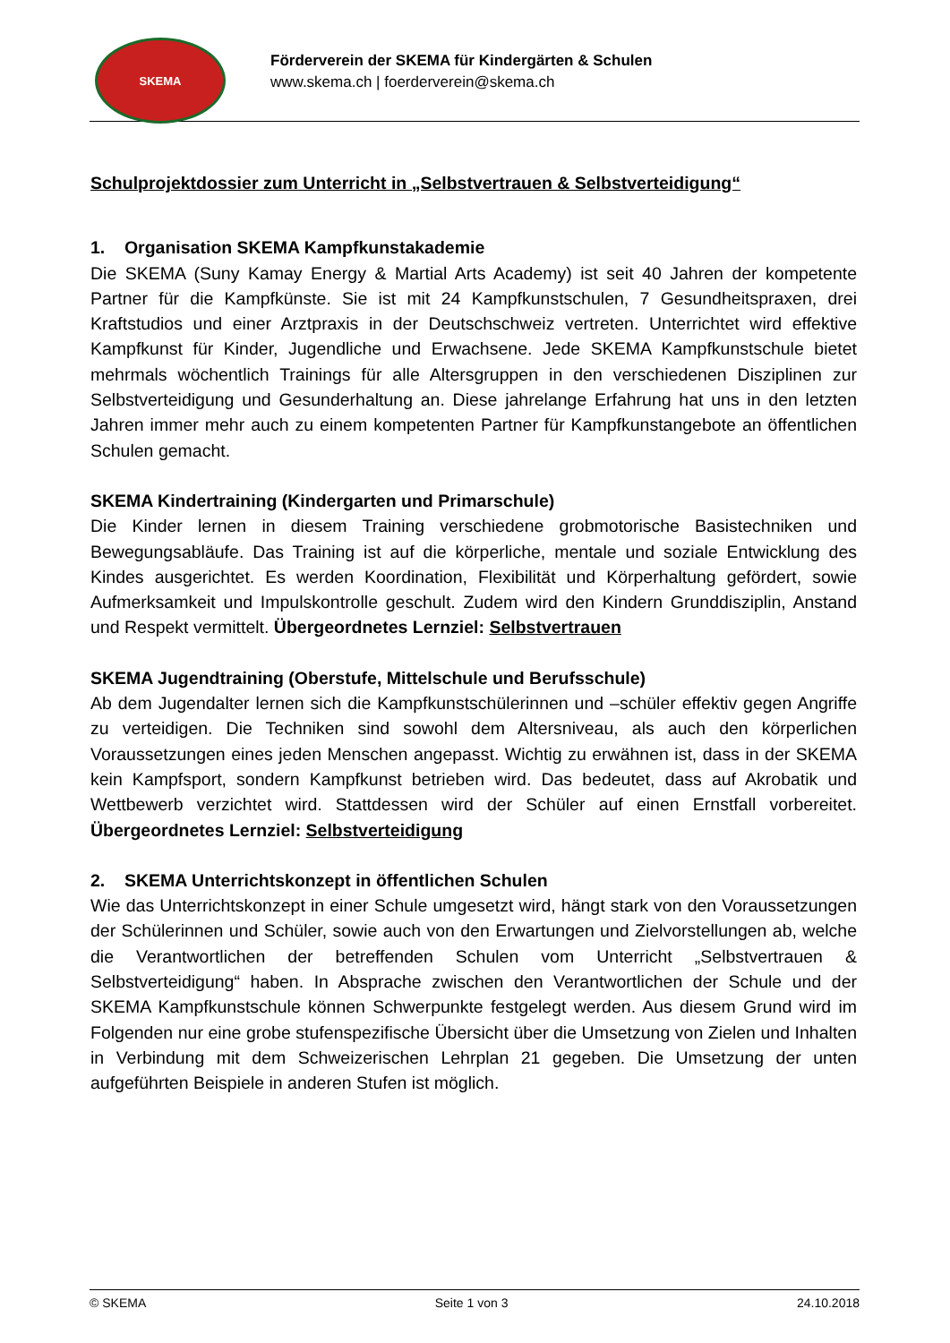SKEMA
Förderverein der SKEMA für Kindergärten & Schulen
www.skema.ch | foerderverein@skema.ch
Schulprojektdossier zum Unterricht in „Selbstvertrauen & Selbstverteidigung“
1. Organisation SKEMA Kampfkunstakademie
Die SKEMA (Suny Kamay Energy & Martial Arts Academy) ist seit 40 Jahren der kompetente Partner für die Kampfkünste. Sie ist mit 24 Kampfkunstschulen, 7 Gesundheitspraxen, drei Kraftstudios und einer Arztpraxis in der Deutschschweiz vertreten. Unterrichtet wird effektive Kampfkunst für Kinder, Jugendliche und Erwachsene. Jede SKEMA Kampfkunstschule bietet mehrmals wöchentlich Trainings für alle Altersgruppen in den verschiedenen Disziplinen zur Selbstverteidigung und Gesunderhaltung an. Diese jahrelange Erfahrung hat uns in den letzten Jahren immer mehr auch zu einem kompetenten Partner für Kampfkunstangebote an öffentlichen Schulen gemacht.
SKEMA Kindertraining (Kindergarten und Primarschule)
Die Kinder lernen in diesem Training verschiedene grobmotorische Basistechniken und Bewegungsabläufe. Das Training ist auf die körperliche, mentale und soziale Entwicklung des Kindes ausgerichtet. Es werden Koordination, Flexibilität und Körperhaltung gefördert, sowie Aufmerksamkeit und Impulskontrolle geschult. Zudem wird den Kindern Grunddisziplin, Anstand und Respekt vermittelt. Übergeordnetes Lernziel: Selbstvertrauen
SKEMA Jugendtraining (Oberstufe, Mittelschule und Berufsschule)
Ab dem Jugendalter lernen sich die Kampfkunstschülerinnen und –schüler effektiv gegen Angriffe zu verteidigen. Die Techniken sind sowohl dem Altersniveau, als auch den körperlichen Voraussetzungen eines jeden Menschen angepasst. Wichtig zu erwähnen ist, dass in der SKEMA kein Kampfsport, sondern Kampfkunst betrieben wird. Das bedeutet, dass auf Akrobatik und Wettbewerb verzichtet wird. Stattdessen wird der Schüler auf einen Ernstfall vorbereitet. Übergeordnetes Lernziel: Selbstverteidigung
2. SKEMA Unterrichtskonzept in öffentlichen Schulen
Wie das Unterrichtskonzept in einer Schule umgesetzt wird, hängt stark von den Voraussetzungen der Schülerinnen und Schüler, sowie auch von den Erwartungen und Zielvorstellungen ab, welche die Verantwortlichen der betreffenden Schulen vom Unterricht „Selbstvertrauen & Selbstverteidigung“ haben. In Absprache zwischen den Verantwortlichen der Schule und der SKEMA Kampfkunstschule können Schwerpunkte festgelegt werden. Aus diesem Grund wird im Folgenden nur eine grobe stufenspezifische Übersicht über die Umsetzung von Zielen und Inhalten in Verbindung mit dem Schweizerischen Lehrplan 21 gegeben. Die Umsetzung der unten aufgeführten Beispiele in anderen Stufen ist möglich.
© SKEMA Seite 1 von 3 24.10.2018